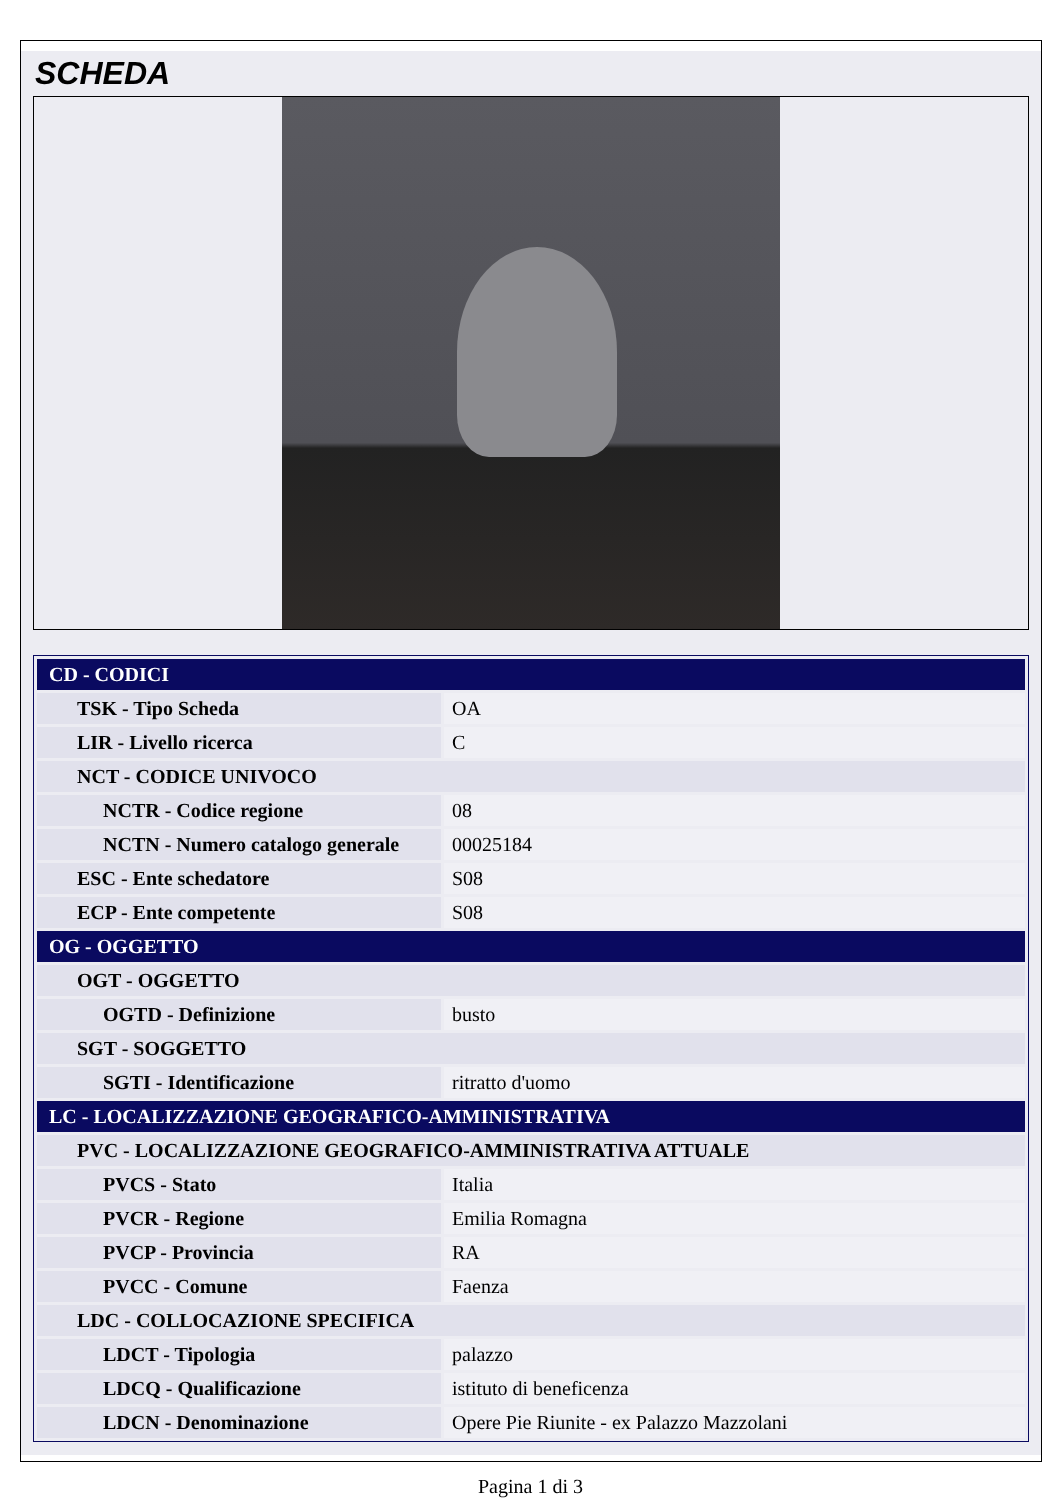SCHEDA
| CD - CODICI | |
| TSK - Tipo Scheda | OA |
| LIR - Livello ricerca | C |
| NCT - CODICE UNIVOCO | |
| NCTR - Codice regione | 08 |
| NCTN - Numero catalogo generale | 00025184 |
| ESC - Ente schedatore | S08 |
| ECP - Ente competente | S08 |
| OG - OGGETTO | |
| OGT - OGGETTO | |
| OGTD - Definizione | busto |
| SGT - SOGGETTO | |
| SGTI - Identificazione | ritratto d'uomo |
| LC - LOCALIZZAZIONE GEOGRAFICO-AMMINISTRATIVA | |
| PVC - LOCALIZZAZIONE GEOGRAFICO-AMMINISTRATIVA ATTUALE | |
| PVCS - Stato | Italia |
| PVCR - Regione | Emilia Romagna |
| PVCP - Provincia | RA |
| PVCC - Comune | Faenza |
| LDC - COLLOCAZIONE SPECIFICA | |
| LDCT - Tipologia | palazzo |
| LDCQ - Qualificazione | istituto di beneficenza |
| LDCN - Denominazione | Opere Pie Riunite - ex Palazzo Mazzolani |
Pagina 1 di 3